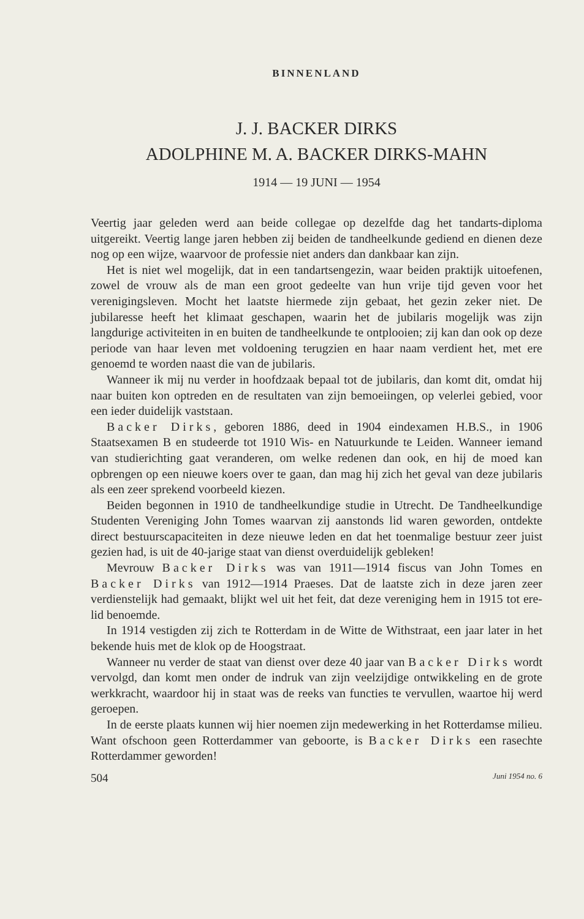BINNENLAND
J. J. BACKER DIRKS
ADOLPHINE M. A. BACKER DIRKS-MAHN
1914 — 19 JUNI — 1954
Veertig jaar geleden werd aan beide collegae op dezelfde dag het tandarts-diploma uitgereikt. Veertig lange jaren hebben zij beiden de tandheelkunde gediend en dienen deze nog op een wijze, waarvoor de professie niet anders dan dankbaar kan zijn.
Het is niet wel mogelijk, dat in een tandartsengezin, waar beiden praktijk uitoefenen, zowel de vrouw als de man een groot gedeelte van hun vrije tijd geven voor het verenigingsleven. Mocht het laatste hiermede zijn gebaat, het gezin zeker niet. De jubilaresse heeft het klimaat geschapen, waarin het de jubilaris mogelijk was zijn langdurige activiteiten in en buiten de tandheelkunde te ontplooien; zij kan dan ook op deze periode van haar leven met voldoening terugzien en haar naam verdient het, met ere genoemd te worden naast die van de jubilaris.
Wanneer ik mij nu verder in hoofdzaak bepaal tot de jubilaris, dan komt dit, omdat hij naar buiten kon optreden en de resultaten van zijn bemoeiingen, op velerlei gebied, voor een ieder duidelijk vaststaan.
Backer Dirks, geboren 1886, deed in 1904 eindexamen H.B.S., in 1906 Staatsexamen B en studeerde tot 1910 Wis- en Natuurkunde te Leiden. Wanneer iemand van studierichting gaat veranderen, om welke redenen dan ook, en hij de moed kan opbrengen op een nieuwe koers over te gaan, dan mag hij zich het geval van deze jubilaris als een zeer sprekend voorbeeld kiezen.
Beiden begonnen in 1910 de tandheelkundige studie in Utrecht. De Tandheelkundige Studenten Vereniging John Tomes waarvan zij aanstonds lid waren geworden, ontdekte direct bestuurscapaciteiten in deze nieuwe leden en dat het toenmalige bestuur zeer juist gezien had, is uit de 40-jarige staat van dienst overduidelijk gebleken!
Mevrouw Backer Dirks was van 1911—1914 fiscus van John Tomes en Backer Dirks van 1912—1914 Praeses. Dat de laatste zich in deze jaren zeer verdienstelijk had gemaakt, blijkt wel uit het feit, dat deze vereniging hem in 1915 tot ere-lid benoemde.
In 1914 vestigden zij zich te Rotterdam in de Witte de Withstraat, een jaar later in het bekende huis met de klok op de Hoogstraat.
Wanneer nu verder de staat van dienst over deze 40 jaar van Backer Dirks wordt vervolgd, dan komt men onder de indruk van zijn veelzijdige ontwikkeling en de grote werkkracht, waardoor hij in staat was de reeks van functies te vervullen, waartoe hij werd geroepen.
In de eerste plaats kunnen wij hier noemen zijn medewerking in het Rotterdamse milieu. Want ofschoon geen Rotterdammer van geboorte, is Backer Dirks een rasechte Rotterdammer geworden!
504 Juni 1954 no. 6